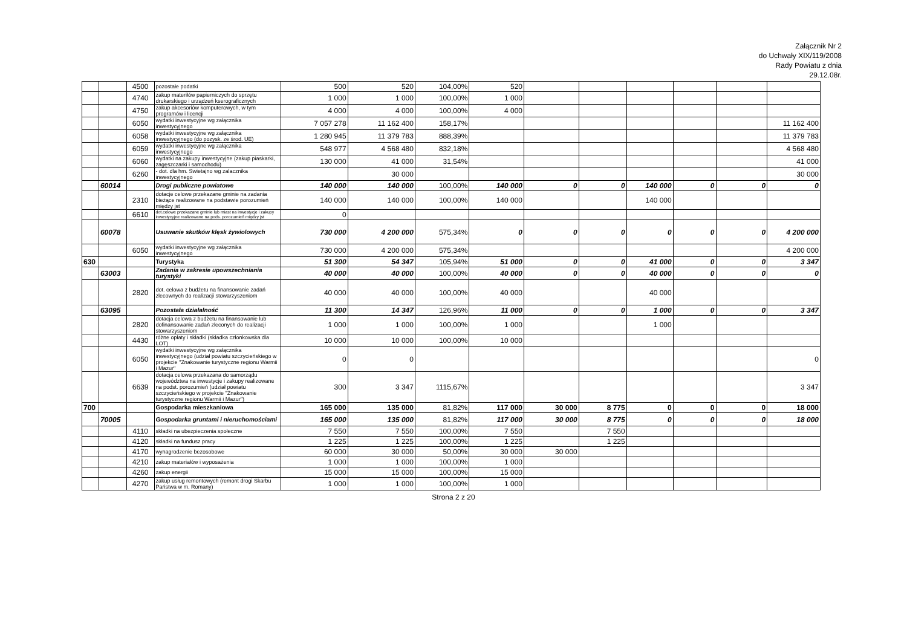Załącznik Nr 2
do Uchwały XIX/119/2008
Rady Powiatu z dnia
29.12.08r.
| | | 4500 | pozostałe podatki | 500 | 520 | 104,00% | 520 | | | | | | |
| | | 4740 | zakup materiłów papierniczych do sprzętu drukarskiego i urządzeń kserograficznych | 1 000 | 1 000 | 100,00% | 1 000 | | | | | | |
| | | 4750 | zakup akcesoriów komputerowych, w tym programów i licencji | 4 000 | 4 000 | 100,00% | 4 000 | | | | | | |
| | | 6050 | wydatki inwestycyjne wg załącznika inwestycyjnego | 7 057 278 | 11 162 400 | 158,17% | | | | | | | 11 162 400 |
| | | 6058 | wydatki inwestycyjne wg załącznika inwestycyjnego (do pozysk. ze środ. UE) | 1 280 945 | 11 379 783 | 888,39% | | | | | | | 11 379 783 |
| | | 6059 | wydatki inwestycyjne wg załącznika inwestycyjnego | 548 977 | 4 568 480 | 832,18% | | | | | | | 4 568 480 |
| | | 6060 | wydatki na zakupy inwestycyjne (zakup piaskarki, zagęszczarki i samochodu) | 130 000 | 41 000 | 31,54% | | | | | | | 41 000 |
| | | 6260 | - dot. dla hm. Swietajno wg zalacznika inwestycyjnego | | 30 000 | | | | | | | | 30 000 |
| | 60014 | | Drogi publiczne powiatowe | 140 000 | 140 000 | 100,00% | 140 000 | 0 | 0 | 140 000 | 0 | 0 | 0 |
| | | 2310 | dotacje celowe przekazane gminie na zadania bieżące realizowane na podstawie porozumień między jst | 140 000 | 140 000 | 100,00% | 140 000 | | | 140 000 | | | |
| | | 6610 | dot.celowe przekazane gminie lub miast na inwestycje i zakupy inwestycyjne realizowane na pods. porozumień między jst | 0 | | | | | | | | | |
| | 60078 | | Usuwanie skutków klęsk żywiolowych | 730 000 | 4 200 000 | 575,34% | 0 | 0 | 0 | 0 | 0 | 0 | 4 200 000 |
| | | 6050 | wydatki inwestycyjne wg załącznika inwestycyjnego | 730 000 | 4 200 000 | 575,34% | | | | | | | 4 200 000 |
| 630 | | | Turystyka | 51 300 | 54 347 | 105,94% | 51 000 | 0 | 0 | 41 000 | 0 | 0 | 3 347 |
| | 63003 | | Zadania w zakresie upowszechniania turystyki | 40 000 | 40 000 | 100,00% | 40 000 | 0 | 0 | 40 000 | 0 | 0 | 0 |
| | | 2820 | dot. celowa z budżetu na finansowanie zadań zlecownych do realizacji stowarzyszeniom | 40 000 | 40 000 | 100,00% | 40 000 | | | 40 000 | | | |
| | 63095 | | Pozostała działalność | 11 300 | 14 347 | 126,96% | 11 000 | 0 | 0 | 1 000 | 0 | 0 | 3 347 |
| | | 2820 | dotacja celowa z budżetu na finansowanie lub dofinansowanie zadań zleconych do realizacji stowarzyszeniom | 1 000 | 1 000 | 100,00% | 1 000 | | | 1 000 | | | |
| | | 4430 | różne opłaty i składki (składka członkowska dla LOT) | 10 000 | 10 000 | 100,00% | 10 000 | | | | | | |
| | | 6050 | wydatki inwestycyjne wg załącznika inwestycyjnego (udział powiatu szczycieńskiego w projekcie "Znakowanie turystyczne regionu Warmii i Mazur" | 0 | 0 | | | | | | | | 0 |
| | | 6639 | dotacja celowa przekazana do samorządu województwa na inwestycje i zakupy realizowane na podst. porozumień (udział powiatu szczycieńskiego w projekcie "Znakowanie turystyczne regionu Warmii i Mazur") | 300 | 3 347 | 1115,67% | | | | | | | 3 347 |
| 700 | | | Gospodarka mieszkaniowa | 165 000 | 135 000 | 81,82% | 117 000 | 30 000 | 8 775 | 0 | 0 | 0 | 18 000 |
| | 70005 | | Gospodarka gruntami i nieruchomościami | 165 000 | 135 000 | 81,82% | 117 000 | 30 000 | 8 775 | 0 | 0 | 0 | 18 000 |
| | | 4110 | składki na ubezpieczenia społeczne | 7 550 | 7 550 | 100,00% | 7 550 | | 7 550 | | | | |
| | | 4120 | składki na fundusz pracy | 1 225 | 1 225 | 100,00% | 1 225 | | 1 225 | | | | |
| | | 4170 | wynagrodzenie bezosobowe | 60 000 | 30 000 | 50,00% | 30 000 | 30 000 | | | | | |
| | | 4210 | zakup materiałów i wyposażenia | 1 000 | 1 000 | 100,00% | 1 000 | | | | | | |
| | | 4260 | zakup energii | 15 000 | 15 000 | 100,00% | 15 000 | | | | | | |
| | | 4270 | zakup usług remontowych (remont drogi Skarbu Państwa w m. Romany) | 1 000 | 1 000 | 100,00% | 1 000 | | | | | | |
Strona 2 z 20